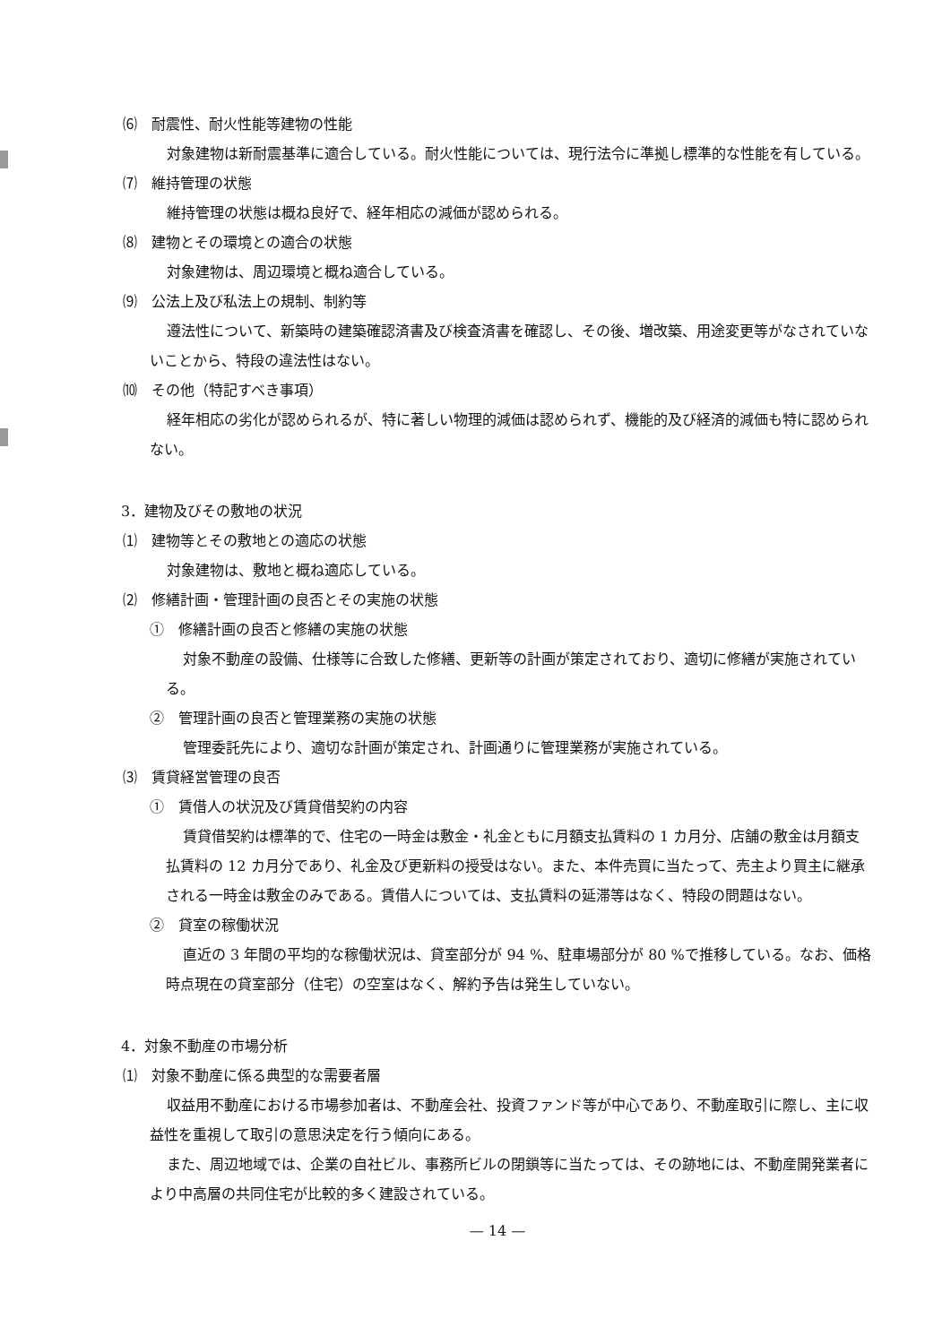⑹　耐震性、耐火性能等建物の性能
対象建物は新耐震基準に適合している。耐火性能については、現行法令に準拠し標準的な性能を有している。
⑺　維持管理の状態
維持管理の状態は概ね良好で、経年相応の減価が認められる。
⑻　建物とその環境との適合の状態
対象建物は、周辺環境と概ね適合している。
⑼　公法上及び私法上の規制、制約等
遵法性について、新築時の建築確認済書及び検査済書を確認し、その後、増改築、用途変更等がなされていないことから、特段の違法性はない。
⑽　その他（特記すべき事項）
経年相応の劣化が認められるが、特に著しい物理的減価は認められず、機能的及び経済的減価も特に認められない。
3．建物及びその敷地の状況
⑴　建物等とその敷地との適応の状態
対象建物は、敷地と概ね適応している。
⑵　修繕計画・管理計画の良否とその実施の状態
①　修繕計画の良否と修繕の実施の状態
対象不動産の設備、仕様等に合致した修繕、更新等の計画が策定されており、適切に修繕が実施されている。
②　管理計画の良否と管理業務の実施の状態
管理委託先により、適切な計画が策定され、計画通りに管理業務が実施されている。
⑶　賃貸経営管理の良否
①　賃借人の状況及び賃貸借契約の内容
賃貸借契約は標準的で、住宅の一時金は敷金・礼金ともに月額支払賃料の 1 カ月分、店舗の敷金は月額支払賃料の 12 カ月分であり、礼金及び更新料の授受はない。また、本件売買に当たって、売主より買主に継承される一時金は敷金のみである。賃借人については、支払賃料の延滞等はなく、特段の問題はない。
②　貸室の稼働状況
直近の 3 年間の平均的な稼働状況は、貸室部分が 94 %、駐車場部分が 80 %で推移している。なお、価格時点現在の貸室部分（住宅）の空室はなく、解約予告は発生していない。
4．対象不動産の市場分析
⑴　対象不動産に係る典型的な需要者層
収益用不動産における市場参加者は、不動産会社、投資ファンド等が中心であり、不動産取引に際し、主に収益性を重視して取引の意思決定を行う傾向にある。
また、周辺地域では、企業の自社ビル、事務所ビルの閉鎖等に当たっては、その跡地には、不動産開発業者により中高層の共同住宅が比較的多く建設されている。
— 14 —